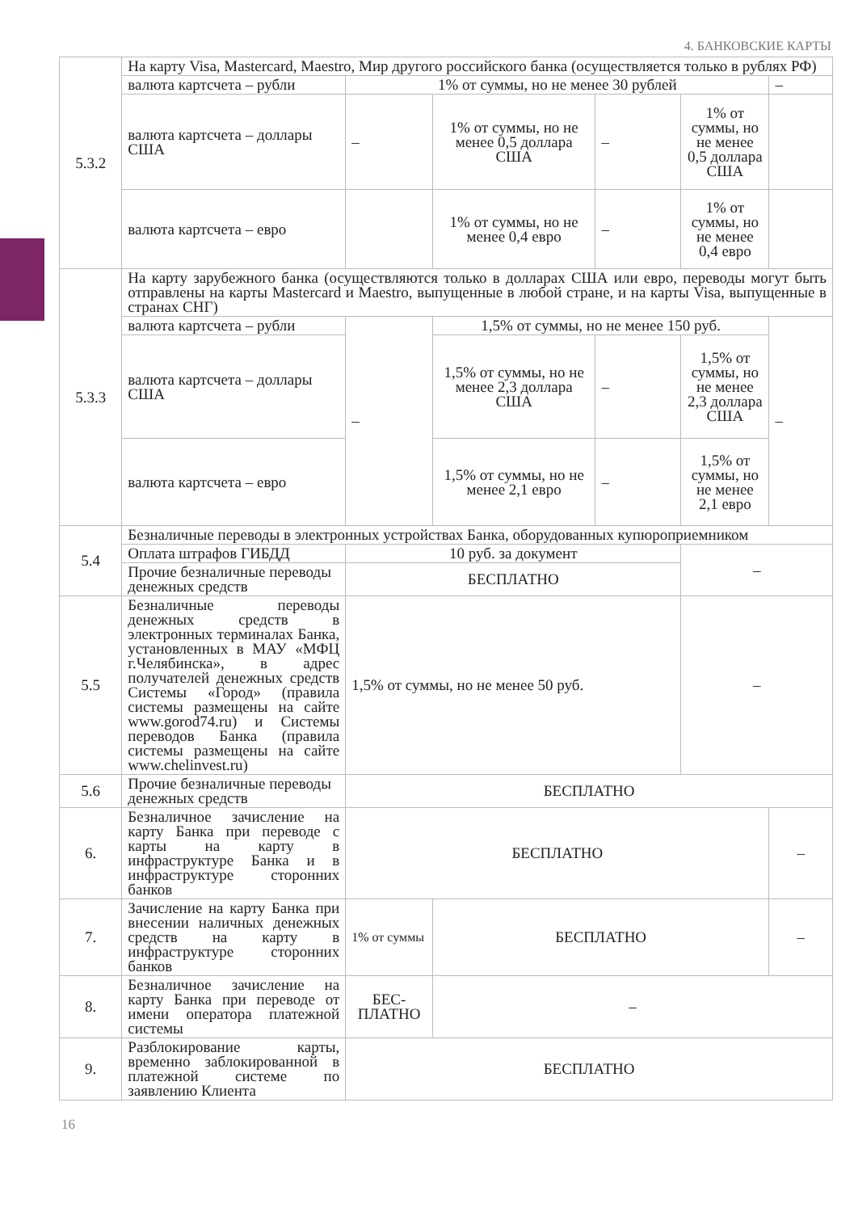4. БАНКОВСКИЕ КАРТЫ
| 5.3.2 | На карту Visa, Mastercard, Maestro, Мир другого российского банка (осуществляется только в рублях РФ) | | | | | |
| | валюта картсчета – рубли | 1% от суммы, но не менее 30 рублей | | | | – |
| | валюта картсчета – доллары США | – | 1% от суммы, но не менее 0,5 доллара США | – | 1% от суммы, но не менее 0,5 доллара США | |
| | валюта картсчета – евро | | 1% от суммы, но не менее 0,4 евро | – | 1% от суммы, но не менее 0,4 евро | |
| 5.3.3 | На карту зарубежного банка (осуществляются только в долларах США или евро, переводы могут быть отправлены на карты Mastercard и Maestro, выпущенные в любой стране, и на карты Visa, выпущенные в странах СНГ) | | | | | |
| | валюта картсчета – рубли | – | 1,5% от суммы, но не менее 150 руб. | | | – |
| | валюта картсчета – доллары США | | 1,5% от суммы, но не менее 2,3 доллара США | – | 1,5% от суммы, но не менее 2,3 доллара США | |
| | валюта картсчета – евро | | 1,5% от суммы, но не менее 2,1 евро | – | 1,5% от суммы, но не менее 2,1 евро | |
| 5.4 | Безналичные переводы в электронных устройствах Банка, оборудованных купюроприемником | | | | | |
| | Оплата штрафов ГИБДД | 10 руб. за документ | | | – | |
| | Прочие безналичные переводы денежных средств | БЕСПЛАТНО | | | | |
| 5.5 | Безналичные переводы денежных средств в электронных терминалах Банка, установленных в МАУ «МФЦ г.Челябинска», в адрес получателей денежных средств Системы «Город» (правила системы размещены на сайте www.gorod74.ru) и Системы переводов Банка (правила системы размещены на сайте www.chelinvest.ru) | 1,5% от суммы, но не менее 50 руб. | | | – | |
| 5.6 | Прочие безналичные переводы денежных средств | БЕСПЛАТНО | | | | |
| 6. | Безналичное зачисление на карту Банка при переводе с карты на карту в инфраструктуре Банка и в инфраструктуре сторонних банков | БЕСПЛАТНО | | | | – |
| 7. | Зачисление на карту Банка при внесении наличных денежных средств на карту в инфраструктуре сторонних банков | 1% от суммы | БЕСПЛАТНО | | | – |
| 8. | Безналичное зачисление на карту Банка при переводе от имени оператора платежной системы | БЕС­ПЛАТНО | – | | | |
| 9. | Разблокирование карты, временно заблокированной в платежной системе по заявлению Клиента | БЕСПЛАТНО | | | | |
16